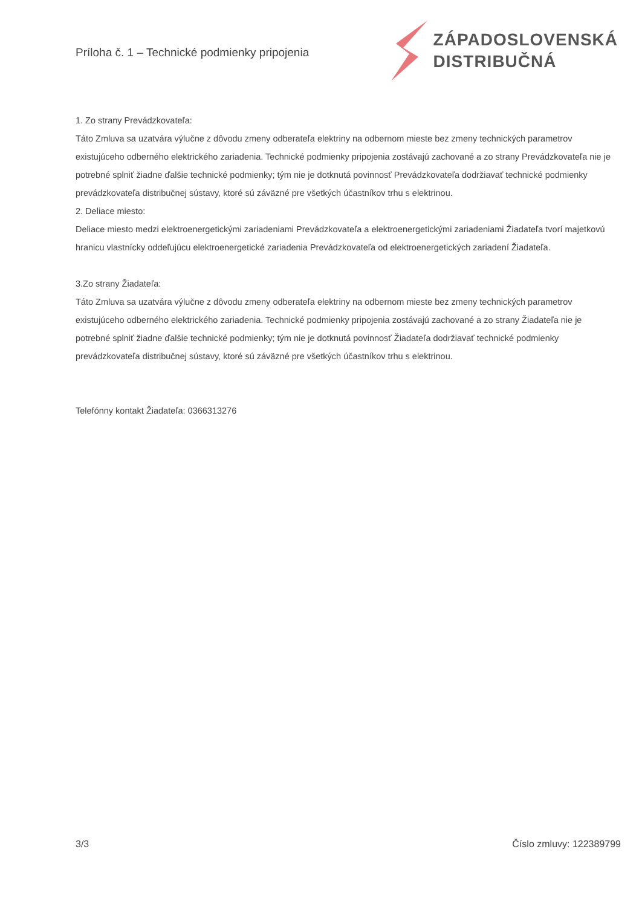Príloha č. 1 – Technické podmienky pripojenia
ZÁPADOSLOVENSKÁ
DISTRIBUČNÁ
1. Zo strany Prevádzkovateľa:
Táto Zmluva sa uzatvára výlučne z dôvodu zmeny odberateľa elektriny na odbernom mieste bez zmeny technických parametrov existujúceho odberného elektrického zariadenia. Technické podmienky pripojenia zostávajú zachované a zo strany Prevádzkovateľa nie je potrebné splniť žiadne ďalšie technické podmienky; tým nie je dotknutá povinnosť Prevádzkovateľa dodržiavať technické podmienky prevádzkovateľa distribučnej sústavy, ktoré sú záväzné pre všetkých účastníkov trhu s elektrinou.
2. Deliace miesto:
Deliace miesto medzi elektroenergetickými zariadeniami Prevádzkovateľa a elektroenergetickými zariadeniami Žiadateľa tvorí majetkovú hranicu vlastnícky oddeľujúcu elektroenergetické zariadenia Prevádzkovateľa od elektroenergetických zariadení Žiadateľa.
3.Zo strany Žiadateľa:
Táto Zmluva sa uzatvára výlučne z dôvodu zmeny odberateľa elektriny na odbernom mieste bez zmeny technických parametrov existujúceho odberného elektrického zariadenia. Technické podmienky pripojenia zostávajú zachované a zo strany Žiadateľa nie je potrebné splniť žiadne ďalšie technické podmienky; tým nie je dotknutá povinnosť Žiadateľa dodržiavať technické podmienky prevádzkovateľa distribučnej sústavy, ktoré sú záväzné pre všetkých účastníkov trhu s elektrinou.
Telefónny kontakt Žiadateľa: 0366313276
3/3 Číslo zmluvy: 122389799